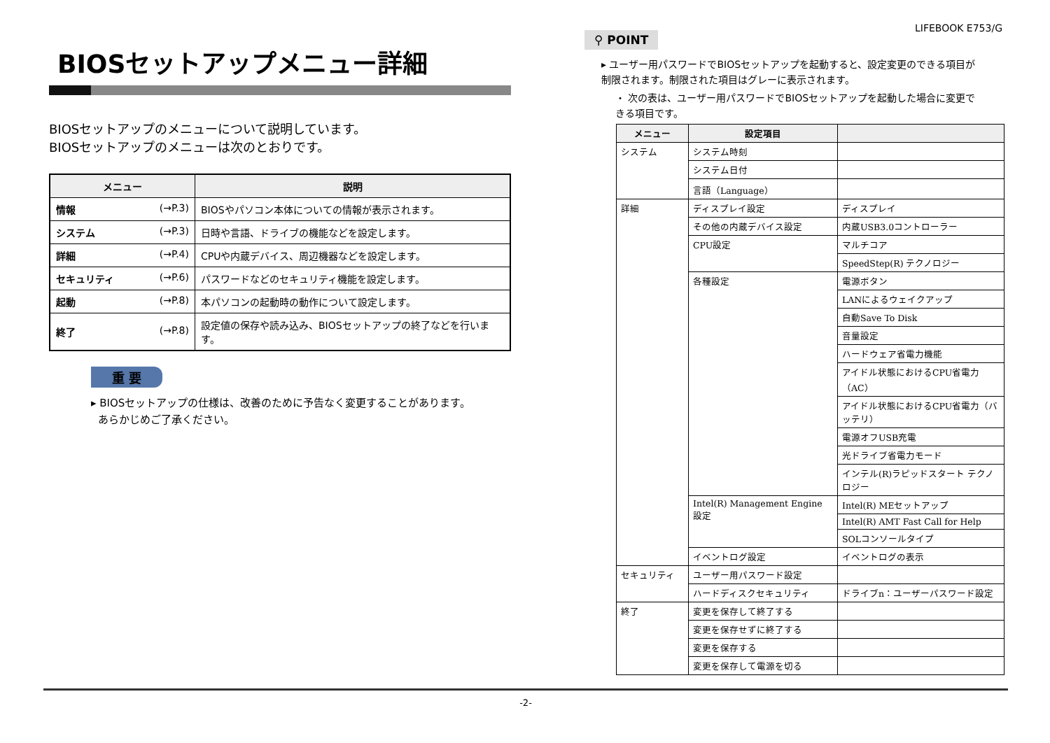LIFEBOOK E753/G
BIOSセットアップメニュー詳細
BIOSセットアップのメニューについて説明しています。
BIOSセットアップのメニューは次のとおりです。
| メニュー | 説明 |
| --- | --- |
| 情報 (→P.3) | BIOSやパソコン本体についての情報が表示されます。 |
| システム (→P.3) | 日時や言語、ドライブの機能などを設定します。 |
| 詳細 (→P.4) | CPUや内蔵デバイス、周辺機器などを設定します。 |
| セキュリティ (→P.6) | パスワードなどのセキュリティ機能を設定します。 |
| 起動 (→P.8) | 本パソコンの起動時の動作について設定します。 |
| 終了 (→P.8) | 設定値の保存や読み込み、BIOSセットアップの終了などを行います。 |
重 要
▸ BIOSセットアップの仕様は、改善のために予告なく変更することがあります。
あらかじめご了承ください。
⚲ POINT
▸ ユーザー用パスワードでBIOSセットアップを起動すると、設定変更のできる項目が制限されます。制限された項目はグレーに表示されます。
・ 次の表は、ユーザー用パスワードでBIOSセットアップを起動した場合に変更できる項目です。
| メニュー | 設定項目 | |
| --- | --- | --- |
| システム | システム時刻 | |
| | システム日付 | |
| | 言語（Language） | |
| 詳細 | ディスプレイ設定 | ディスプレイ |
| | その他の内蔵デバイス設定 | 内蔵USB3.0コントローラー |
| | CPU設定 | マルチコア |
| | | SpeedStep(R) テクノロジー |
| | 各種設定 | 電源ボタン |
| | | LANによるウェイクアップ |
| | | 自動Save To Disk |
| | | 音量設定 |
| | | ハードウェア省電力機能 |
| | | アイドル状態におけるCPU省電力（AC） |
| | | アイドル状態におけるCPU省電力（バッテリ） |
| | | 電源オフUSB充電 |
| | | 光ドライブ省電力モード |
| | | インテル(R)ラピッドスタート テクノロジー |
| | Intel(R) Management Engine 設定 | Intel(R) MEセットアップ |
| | | Intel(R) AMT Fast Call for Help |
| | | SOLコンソールタイプ |
| | イベントログ設定 | イベントログの表示 |
| セキュリティ | ユーザー用パスワード設定 | |
| | ハードディスクセキュリティ | ドライブn：ユーザーパスワード設定 |
| 終了 | 変更を保存して終了する | |
| | 変更を保存せずに終了する | |
| | 変更を保存する | |
| | 変更を保存して電源を切る | |
-2-